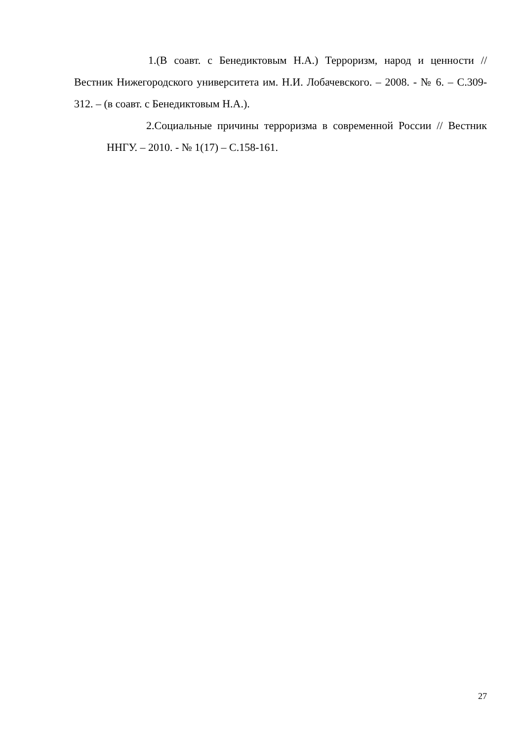1.(В соавт. с Бенедиктовым Н.А.) Терроризм, народ и ценности // Вестник Нижегородского университета им. Н.И. Лобачевского. – 2008. - № 6. – С.309-312. – (в соавт. с Бенедиктовым Н.А.).
2.Социальные причины терроризма в современной России // Вестник ННГУ. – 2010. - № 1(17) – С.158-161.
27